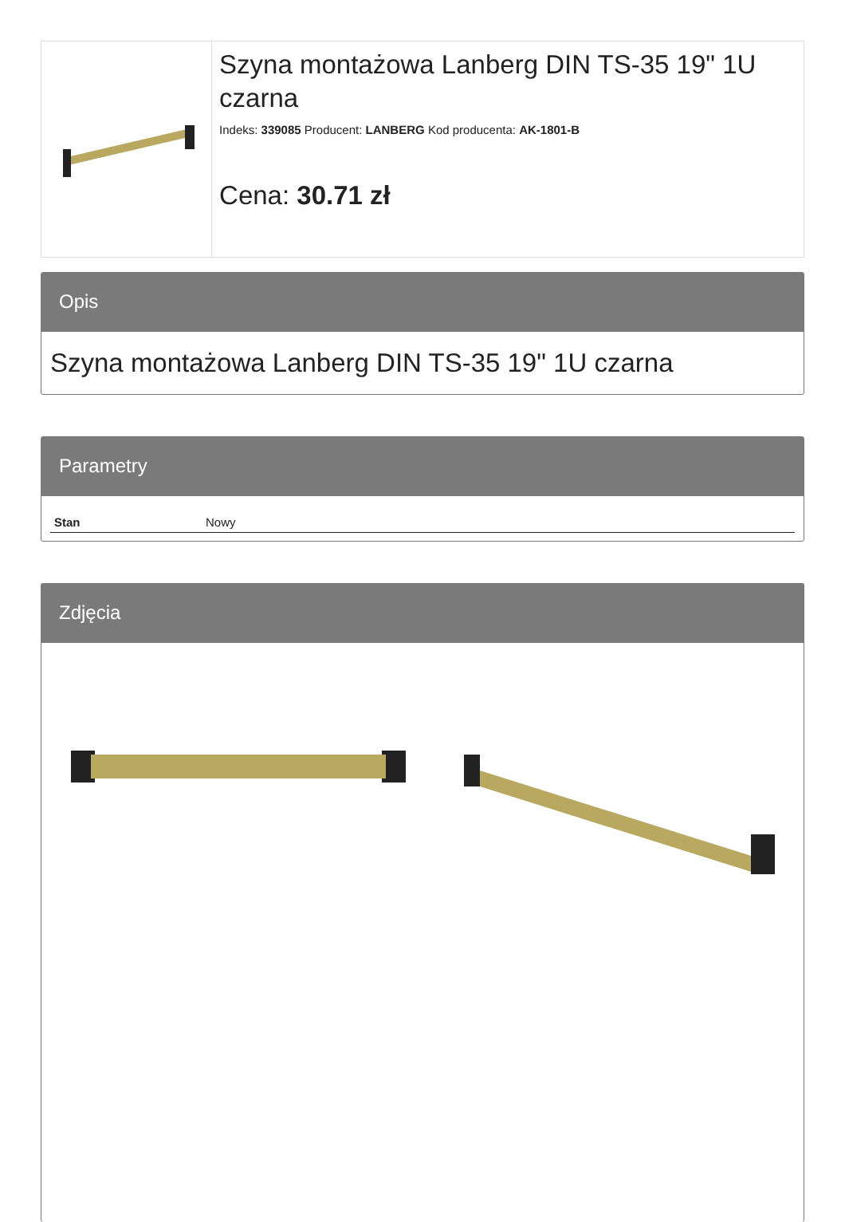Szyna montażowa Lanberg DIN TS-35 19" 1U czarna
Indeks: 339085 Producent: LANBERG Kod producenta: AK-1801-B
Cena: 30.71 zł
Opis
Szyna montażowa Lanberg DIN TS-35 19" 1U czarna
Parametry
| Stan | Nowy |
Zdjęcia